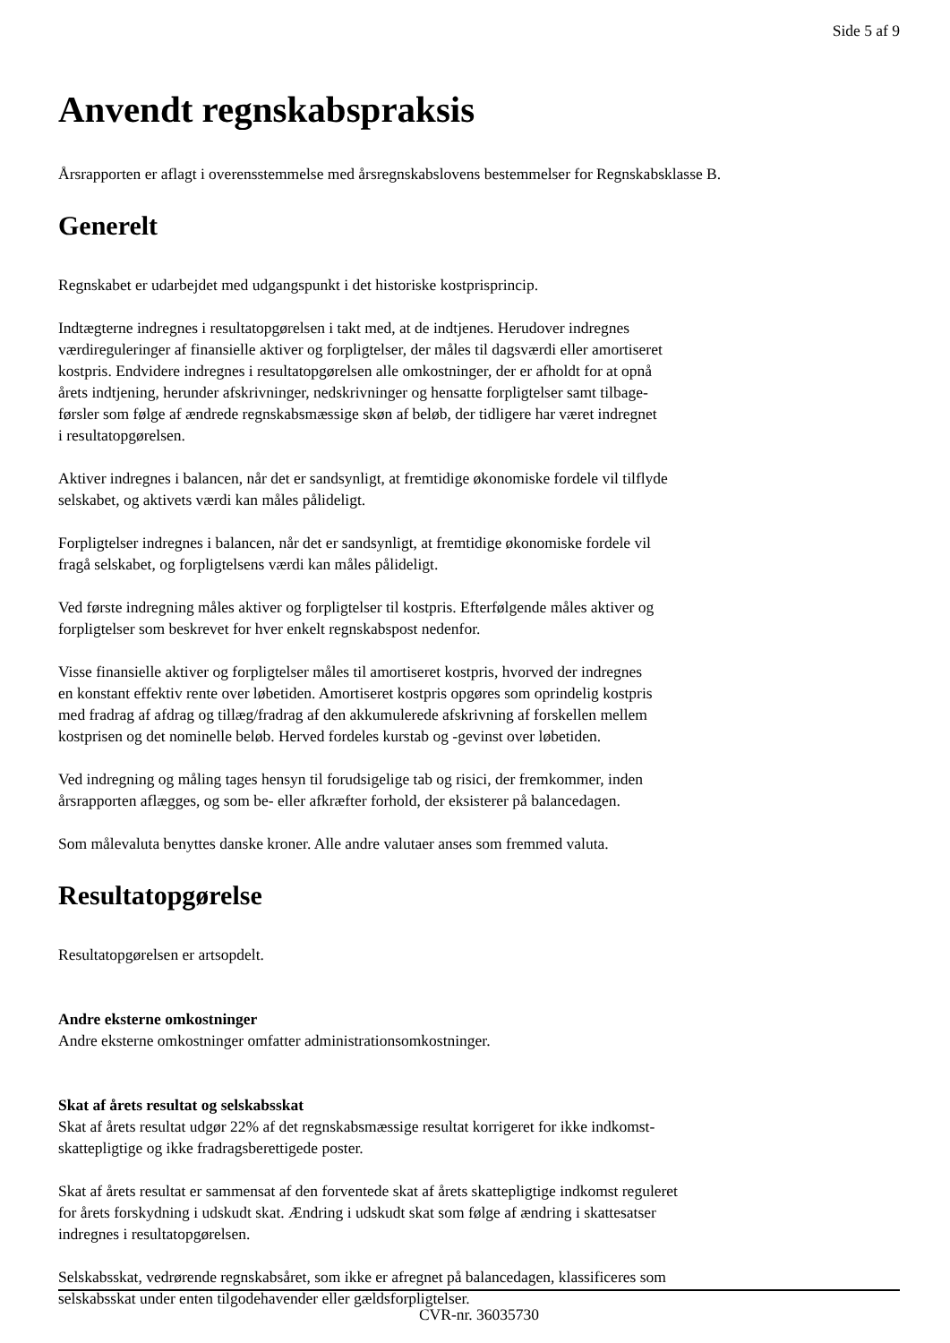Side 5 af 9
Anvendt regnskabspraksis
Årsrapporten er aflagt i overensstemmelse med årsregnskabslovens bestemmelser for Regnskabsklasse B.
Generelt
Regnskabet er udarbejdet med udgangspunkt i det historiske kostprisprincip.
Indtægterne indregnes i resultatopgørelsen i takt med, at de indtjenes. Herudover indregnes
værdireguleringer af finansielle aktiver og forpligtelser, der måles til dagsværdi eller amortiseret
kostpris. Endvidere indregnes i resultatopgørelsen alle omkostninger, der er afholdt for at opnå
årets indtjening, herunder afskrivninger, nedskrivninger og hensatte forpligtelser samt tilbage-
førsler som følge af ændrede regnskabsmæssige skøn af beløb, der tidligere har været indregnet
i resultatopgørelsen.
Aktiver indregnes i balancen, når det er sandsynligt, at fremtidige økonomiske fordele vil tilflyde
selskabet, og aktivets værdi kan måles pålideligt.
Forpligtelser indregnes i balancen, når det er sandsynligt, at fremtidige økonomiske fordele vil
fragå selskabet, og forpligtelsens værdi kan måles pålideligt.
Ved første indregning måles aktiver og forpligtelser til kostpris. Efterfølgende måles aktiver og
forpligtelser som beskrevet for hver enkelt regnskabspost nedenfor.
Visse finansielle aktiver og forpligtelser måles til amortiseret kostpris, hvorved der indregnes
en konstant effektiv rente over løbetiden. Amortiseret kostpris opgøres som oprindelig kostpris
med fradrag af afdrag og tillæg/fradrag af den akkumulerede afskrivning af forskellen mellem
kostprisen og det nominelle beløb. Herved fordeles kurstab og -gevinst over løbetiden.
Ved indregning og måling tages hensyn til forudsigelige tab og risici, der fremkommer, inden
årsrapporten aflægges, og som be- eller afkræfter forhold, der eksisterer på balancedagen.
Som målevaluta benyttes danske kroner. Alle andre valutaer anses som fremmed valuta.
Resultatopgørelse
Resultatopgørelsen er artsopdelt.
Andre eksterne omkostninger
Andre eksterne omkostninger omfatter administrationsomkostninger.
Skat af årets resultat og selskabsskat
Skat af årets resultat udgør 22% af det regnskabsmæssige resultat korrigeret for ikke indkomst-
skattepligtige og ikke fradragsberettigede poster.
Skat af årets resultat er sammensat af den forventede skat af årets skattepligtige indkomst reguleret
for årets forskydning i udskudt skat. Ændring i udskudt skat som følge af ændring i skattesatser
indregnes i resultatopgørelsen.
Selskabsskat, vedrørende regnskabsåret, som ikke er afregnet på balancedagen, klassificeres som
selskabsskat under enten tilgodehavender eller gældsforpligtelser.
CVR-nr. 36035730